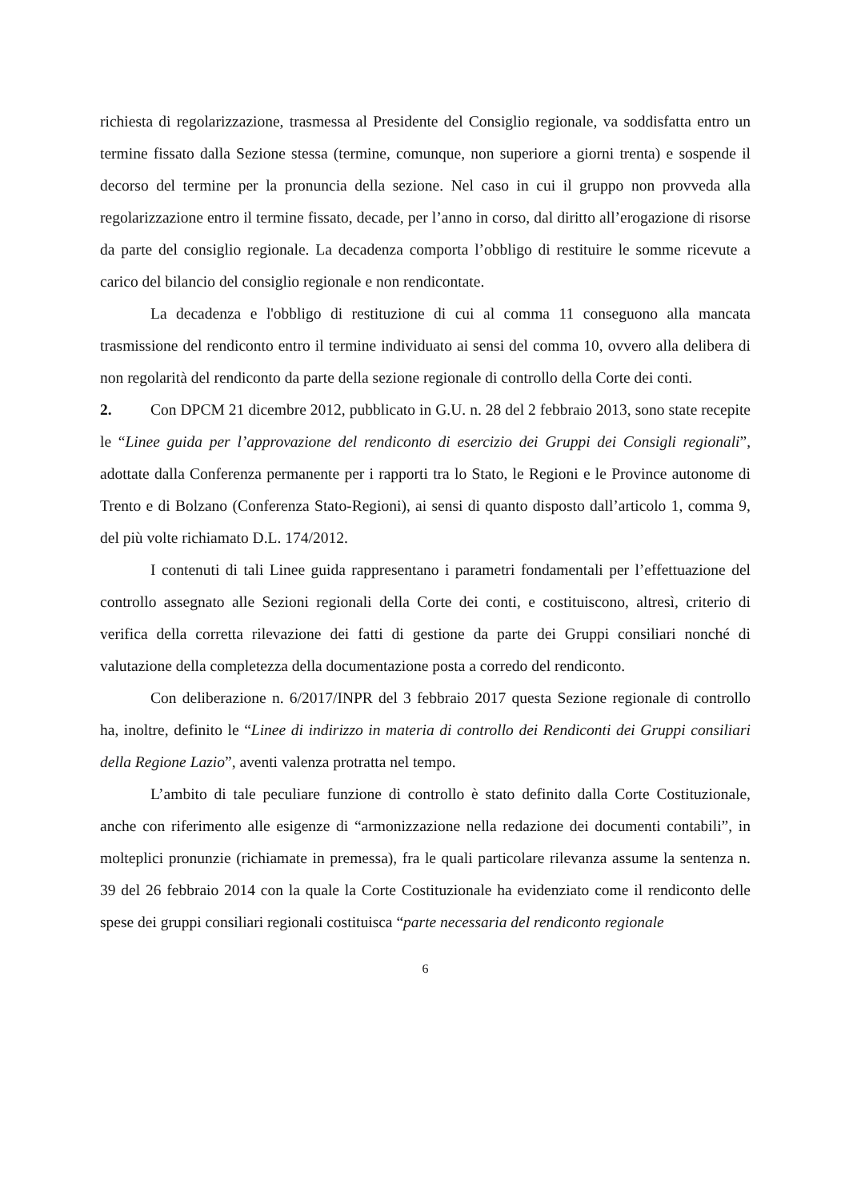richiesta di regolarizzazione, trasmessa al Presidente del Consiglio regionale, va soddisfatta entro un termine fissato dalla Sezione stessa (termine, comunque, non superiore a giorni trenta) e sospende il decorso del termine per la pronuncia della sezione. Nel caso in cui il gruppo non provveda alla regolarizzazione entro il termine fissato, decade, per l’anno in corso, dal diritto all’erogazione di risorse da parte del consiglio regionale. La decadenza comporta l’obbligo di restituire le somme ricevute a carico del bilancio del consiglio regionale e non rendicontate.
La decadenza e l'obbligo di restituzione di cui al comma 11 conseguono alla mancata trasmissione del rendiconto entro il termine individuato ai sensi del comma 10, ovvero alla delibera di non regolarità del rendiconto da parte della sezione regionale di controllo della Corte dei conti.
2. Con DPCM 21 dicembre 2012, pubblicato in G.U. n. 28 del 2 febbraio 2013, sono state recepite le “Linee guida per l’approvazione del rendiconto di esercizio dei Gruppi dei Consigli regionali”, adottate dalla Conferenza permanente per i rapporti tra lo Stato, le Regioni e le Province autonome di Trento e di Bolzano (Conferenza Stato-Regioni), ai sensi di quanto disposto dall’articolo 1, comma 9, del più volte richiamato D.L. 174/2012.
I contenuti di tali Linee guida rappresentano i parametri fondamentali per l’effettuazione del controllo assegnato alle Sezioni regionali della Corte dei conti, e costituiscono, altresì, criterio di verifica della corretta rilevazione dei fatti di gestione da parte dei Gruppi consiliari nonché di valutazione della completezza della documentazione posta a corredo del rendiconto.
Con deliberazione n. 6/2017/INPR del 3 febbraio 2017 questa Sezione regionale di controllo ha, inoltre, definito le “Linee di indirizzo in materia di controllo dei Rendiconti dei Gruppi consiliari della Regione Lazio”, aventi valenza protratta nel tempo.
L’ambito di tale peculiare funzione di controllo è stato definito dalla Corte Costituzionale, anche con riferimento alle esigenze di “armonizzazione nella redazione dei documenti contabili”, in molteplici pronunzie (richiamate in premessa), fra le quali particolare rilevanza assume la sentenza n. 39 del 26 febbraio 2014 con la quale la Corte Costituzionale ha evidenziato come il rendiconto delle spese dei gruppi consiliari regionali costituisca “parte necessaria del rendiconto regionale
6